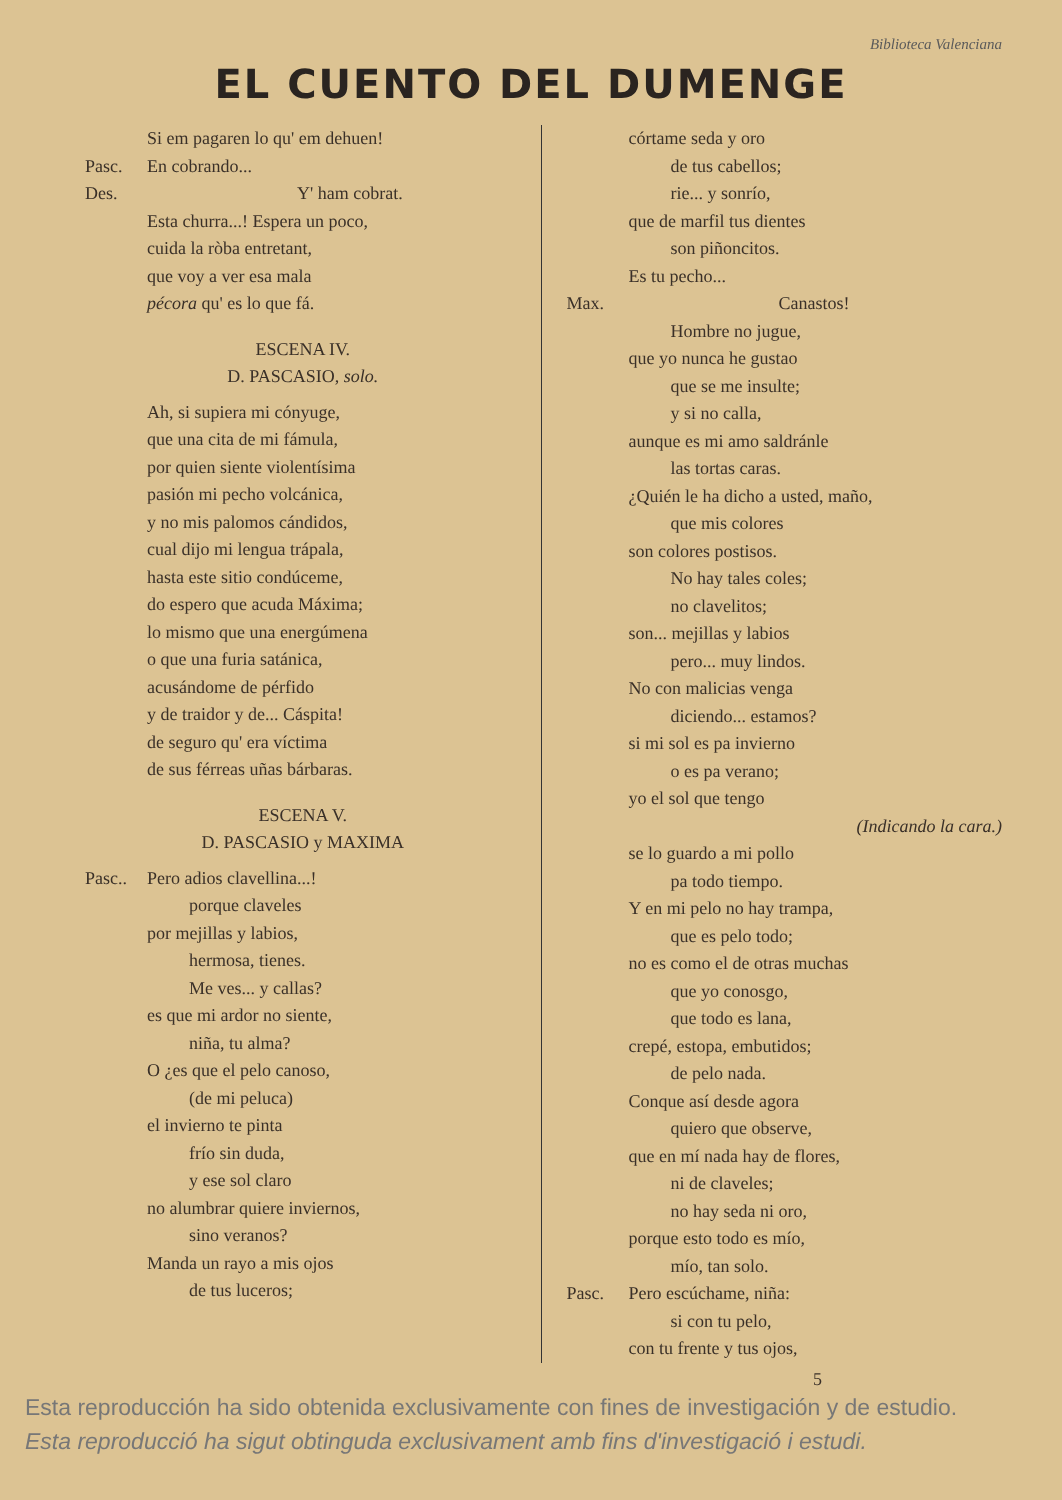Biblioteca Valenciana
EL CUENTO DEL DUMENGE
Si em pagaren lo qu' em dehuen!
Pasc. En cobrando...
Des. Y' ham cobrat.
Esta churra...! Espera un poco,
cuida la ròba entretant,
que voy a ver esa mala
pécora qu' es lo que fá.
ESCENA IV.
D. PASCASIO, solo.
Ah, si supiera mi cónyuge,
que una cita de mi fámula,
por quien siente violentísima
pasión mi pecho volcánica,
y no mis palomos cándidos,
cual dijo mi lengua trápala,
hasta este sitio condúceme,
do espero que acuda Máxima;
lo mismo que una energúmena
o que una furia satánica,
acusándome de pérfido
y de traidor y de... Cáspita!
de seguro qu' era víctima
de sus férreas uñas bárbaras.
ESCENA V.
D. PASCASIO y MAXIMA
Pasc.. Pero adios clavellina...!
porque claveles
por mejillas y labios,
hermosa, tienes.
Me ves... y callas?
es que mi ardor no siente,
niña, tu alma?
O ¿es que el pelo canoso,
(de mi peluca)
el invierno te pinta
frío sin duda,
y ese sol claro
no alumbrar quiere inviernos,
sino veranos?
Manda un rayo a mis ojos
de tus luceros;
córtame seda y oro
de tus cabellos;
rie... y sonrío,
que de marfil tus dientes
son piñoncitos.
Es tu pecho...
Max. Canastos!
Hombre no jugue,
que yo nunca he gustao
que se me insulte;
y si no calla,
aunque es mi amo saldránle
las tortas caras.
¿Quién le ha dicho a usted, maño,
que mis colores
son colores postisos.
No hay tales coles;
no clavelitos;
son... mejillas y labios
pero... muy lindos.
No con malicias venga
diciendo... estamos?
si mi sol es pa invierno
o es pa verano;
yo el sol que tengo
(Indicando la cara.)
se lo guardo a mi pollo
pa todo tiempo.
Y en mi pelo no hay trampa,
que es pelo todo;
no es como el de otras muchas
que yo conosgo,
que todo es lana,
crepé, estopa, embutidos;
de pelo nada.
Conque así desde agora
quiero que observe,
que en mí nada hay de flores,
ni de claveles;
no hay seda ni oro,
porque esto todo es mío,
mío, tan solo.
Pasc. Pero escúchame, niña:
si con tu pelo,
con tu frente y tus ojos,
5
Esta reproducción ha sido obtenida exclusivamente con fines de investigación y de estudio.
Esta reproducció ha sigut obtinguda exclusivament amb fins d'investigació i estudi.